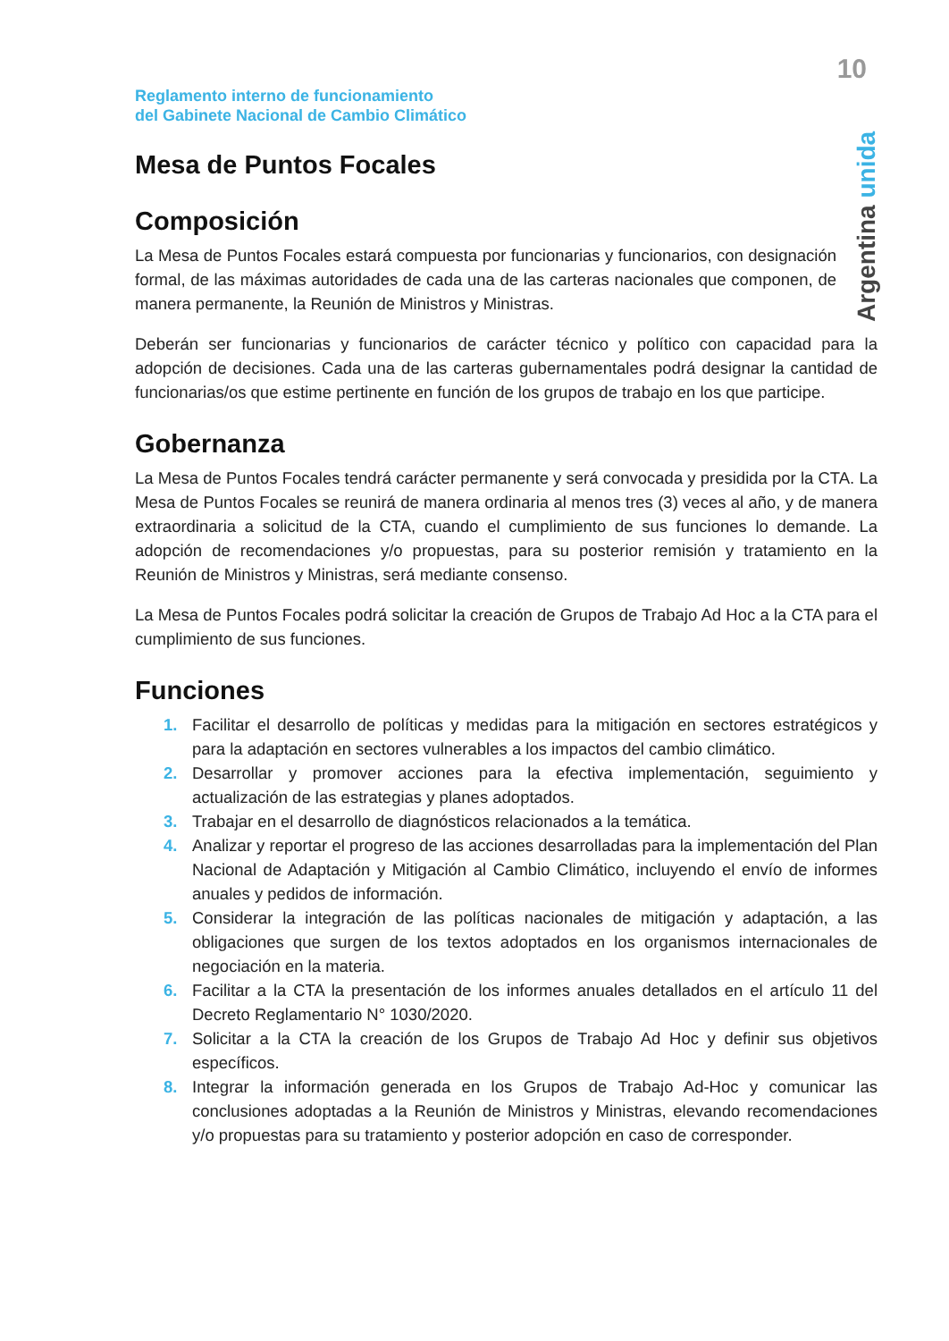10
Reglamento interno de funcionamiento
del Gabinete Nacional de Cambio Climático
Argentina unida
Mesa de Puntos Focales
Composición
La Mesa de Puntos Focales estará compuesta por funcionarias y funcionarios, con designación formal, de las máximas autoridades de cada una de las carteras nacionales que componen, de manera permanente, la Reunión de Ministros y Ministras.
Deberán ser funcionarias y funcionarios de carácter técnico y político con capacidad para la adopción de decisiones. Cada una de las carteras gubernamentales podrá designar la cantidad de funcionarias/os que estime pertinente en función de los grupos de trabajo en los que participe.
Gobernanza
La Mesa de Puntos Focales tendrá carácter permanente y será convocada y presidida por la CTA. La Mesa de Puntos Focales se reunirá de manera ordinaria al menos tres (3) veces al año, y de manera extraordinaria a solicitud de la CTA, cuando el cumplimiento de sus funciones lo demande. La adopción de recomendaciones y/o propuestas, para su posterior remisión y tratamiento en la Reunión de Ministros y Ministras, será mediante consenso.
La Mesa de Puntos Focales podrá solicitar la creación de Grupos de Trabajo Ad Hoc a la CTA para el cumplimiento de sus funciones.
Funciones
1. Facilitar el desarrollo de políticas y medidas para la mitigación en sectores estratégicos y para la adaptación en sectores vulnerables a los impactos del cambio climático.
2. Desarrollar y promover acciones para la efectiva implementación, seguimiento y actualización de las estrategias y planes adoptados.
3. Trabajar en el desarrollo de diagnósticos relacionados a la temática.
4. Analizar y reportar el progreso de las acciones desarrolladas para la implementación del Plan Nacional de Adaptación y Mitigación al Cambio Climático, incluyendo el envío de informes anuales y pedidos de información.
5. Considerar la integración de las políticas nacionales de mitigación y adaptación, a las obligaciones que surgen de los textos adoptados en los organismos internacionales de negociación en la materia.
6. Facilitar a la CTA la presentación de los informes anuales detallados en el artículo 11 del Decreto Reglamentario N° 1030/2020.
7. Solicitar a la CTA la creación de los Grupos de Trabajo Ad Hoc y definir sus objetivos específicos.
8. Integrar la información generada en los Grupos de Trabajo Ad-Hoc y comunicar las conclusiones adoptadas a la Reunión de Ministros y Ministras, elevando recomendaciones y/o propuestas para su tratamiento y posterior adopción en caso de corresponder.